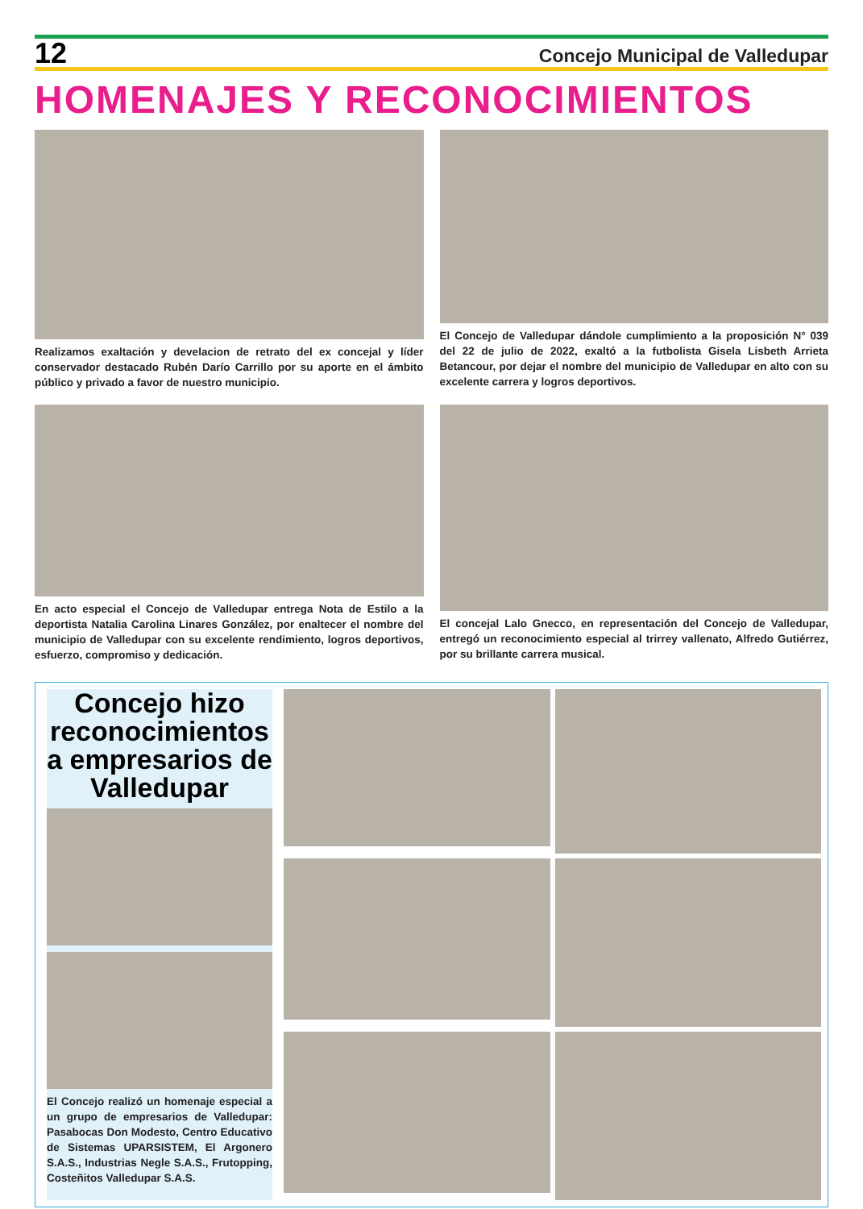12
Concejo Municipal de Valledupar
HOMENAJES Y RECONOCIMIENTOS
Realizamos exaltación y develacion de retrato del ex concejal y líder conservador destacado Rubén Darío Carrillo por su aporte en el ámbito público y privado a favor de nuestro municipio.
El Concejo de Valledupar dándole cumplimiento a la proposición N° 039 del 22 de julio de 2022, exaltó a la futbolista Gisela Lisbeth Arrieta Betancour, por dejar el nombre del municipio de Valledupar en alto con su excelente carrera y logros deportivos.
En acto especial el Concejo de Valledupar entrega Nota de Estilo a la deportista Natalia Carolina Linares González, por enaltecer el nombre del municipio de Valledupar con su excelente rendimiento, logros deportivos, esfuerzo, compromiso y dedicación.
El concejal Lalo Gnecco, en representación del Concejo de Valledupar, entregó un reconocimiento especial al trirrey vallenato, Alfredo Gutiérrez, por su brillante carrera musical.
Concejo hizo reconocimientos a empresarios de Valledupar
El Concejo realizó un homenaje especial a un grupo de empresarios de Valledupar: Pasabocas Don Modesto, Centro Educativo de Sistemas UPARSISTEM, El Argonero S.A.S., Industrias Negle S.A.S., Frutopping, Costeñitos Valledupar S.A.S.